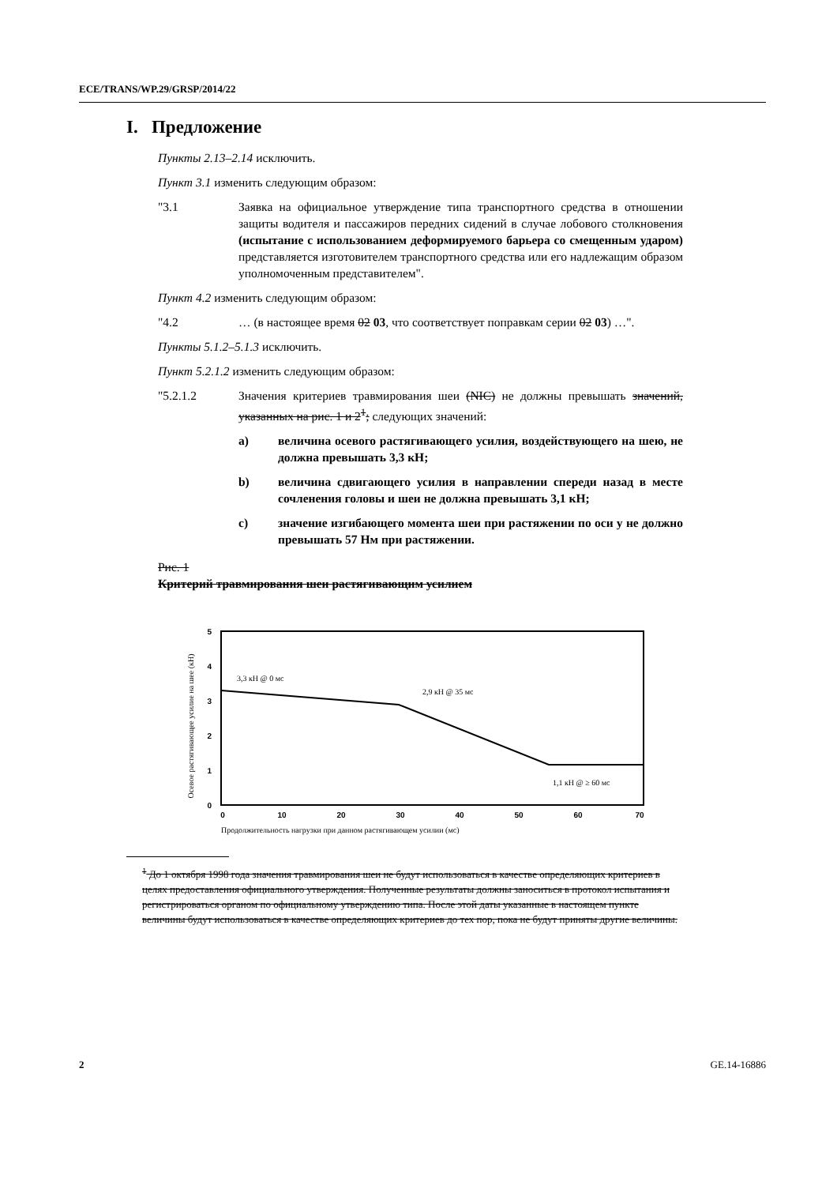ECE/TRANS/WP.29/GRSP/2014/22
I. Предложение
Пункты 2.13–2.14 исключить.
Пункт 3.1 изменить следующим образом:
"3.1 Заявка на официальное утверждение типа транспортного средства в отношении защиты водителя и пассажиров передних сидений в случае лобового столкновения (испытание с использованием деформируемого барьера со смещенным ударом) представляется изготовителем транспортного средства или его надлежащим образом уполномоченным представителем".
Пункт 4.2 изменить следующим образом:
"4.2 … (в настоящее время 02 03, что соответствует поправкам серии 02 03) …".
Пункты 5.1.2–5.1.3 исключить.
Пункт 5.2.1.2 изменить следующим образом:
"5.2.1.2 Значения критериев травмирования шеи (NIC) не должны превышать значений, указанных на рис. 1 и 2<sup>1</sup>; следующих значений:
a) величина осевого растягивающего усилия, воздействующего на шею, не должна превышать 3,3 кН;
b) величина сдвигающего усилия в направлении спереди назад в месте сочленения головы и шеи не должна превышать 3,1 кН;
c) значение изгибающего момента шеи при растяжении по оси y не должно превышать 57 Нм при растяжении.
Рис. 1
Критерий травмирования шеи растягивающим усилием
Осевое растягивающее усилие на шее (кН)
5
4
3
2
1
0
0
10
20
30
40
50
60
70
3,3 кН @ 0 мс
2,9 кН @ 35 мс
1,1 кН @ ≥ 60 мс
Продолжительность нагрузки при данном растягивающем усилии (мс)
<sup>1</sup> До 1 октября 1998 года значения травмирования шеи не будут использоваться в качестве определяющих критериев в целях предоставления официального утверждения. Полученные результаты должны заноситься в протокол испытания и регистрироваться органом по официальному утверждению типа. После этой даты указанные в настоящем пункте величины будут использоваться в качестве определяющих критериев до тех пор, пока не будут приняты другие величины.
2 GE.14-16886